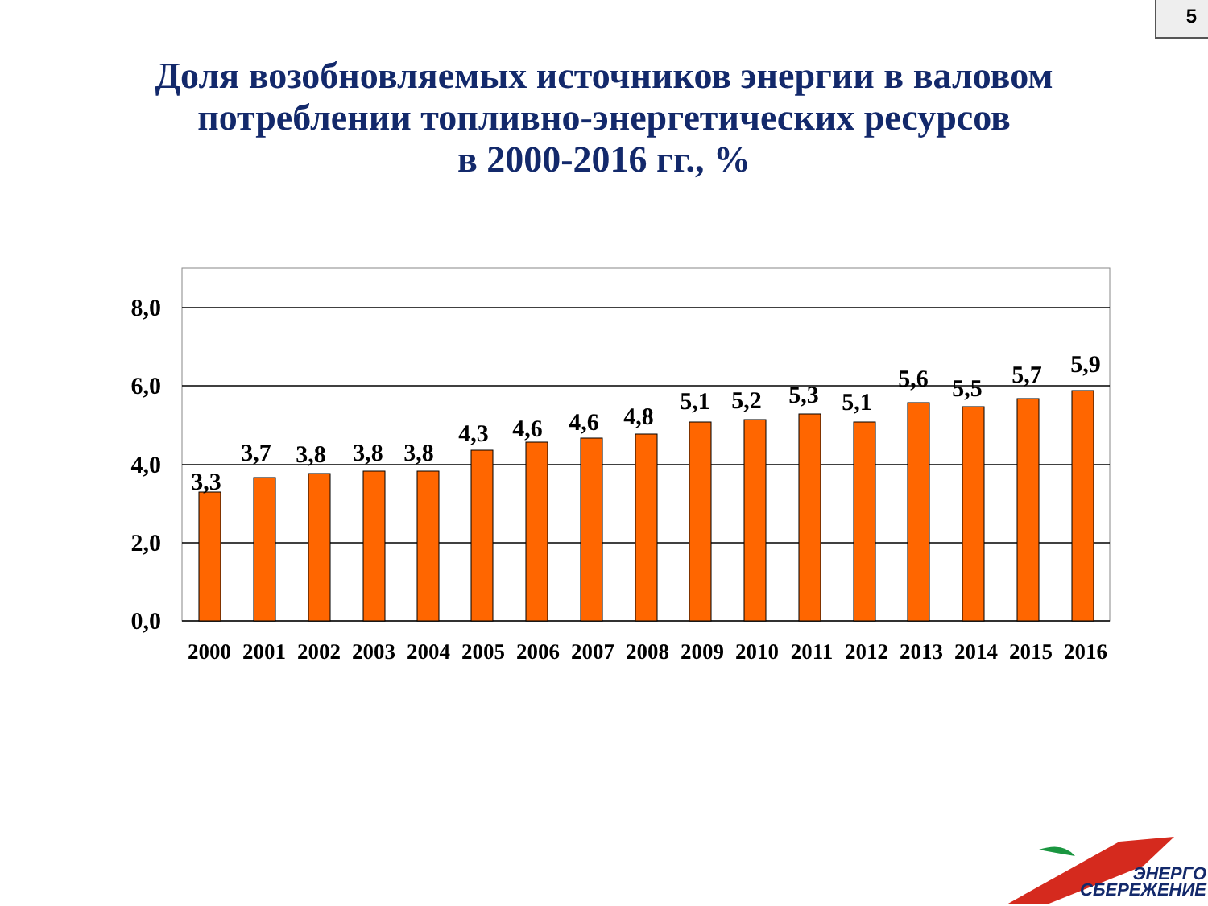5
Доля возобновляемых источников энергии в валовом
потреблении топливно-энергетических ресурсов
в 2000-2016 гг., %
8,0
6,0
4,0
2,0
0,0
3,3
3,7
3,8
3,8
3,8
4,3
4,6
4,6
4,8
5,1
5,2
5,3
5,1
5,6
5,5
5,7
5,9
2000
2001
2002
2003
2004
2005
2006
2007
2008
2009
2010
2011
2012
2013
2014
2015
2016
ЭНЕРГО
СБЕРЕЖЕНИЕ